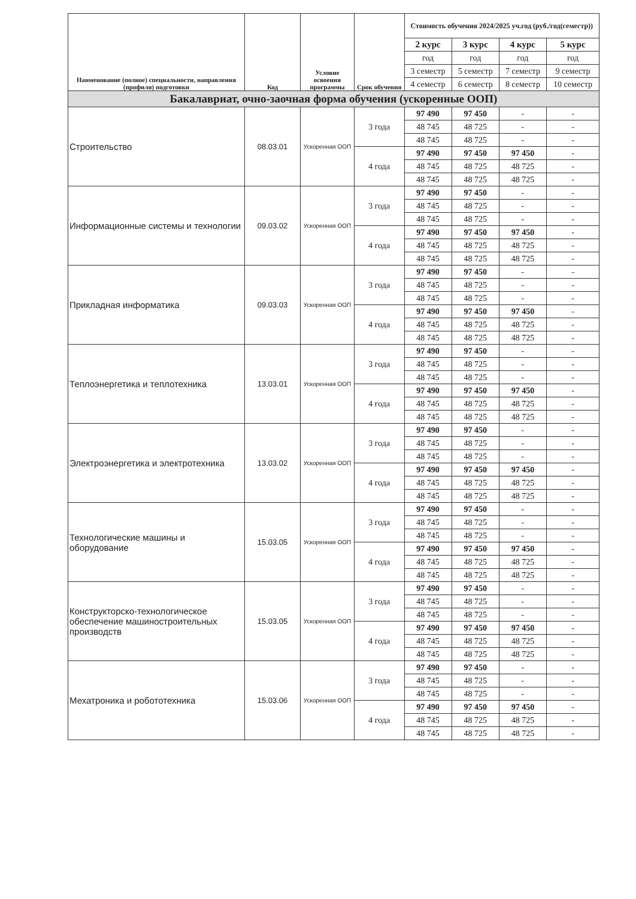| Наименование (полное) специальности, направления (профиля) подготовки | Код | Условие освоения программы | Срок обучения | Стоимость обучения 2024/2025 уч.год (руб./год(семестр)) | | | |
| --- | --- | --- | --- | --- | --- | --- | --- |
| | | | | 2 курс | 3 курс | 4 курс | 5 курс |
| | | | | год | год | год | год |
| | | | | 3 семестр | 5 семестр | 7 семестр | 9 семестр |
| | | | | 4 семестр | 6 семестр | 8 семестр | 10 семестр |
| Бакалавриат, очно-заочная форма обучения (ускоренные ООП) | | | | | | | |
| Строительство | 08.03.01 | Ускоренная ООП | 3 года | 97 490 | 97 450 | - | - |
| | | | | 48 745 | 48 725 | - | - |
| | | | | 48 745 | 48 725 | - | - |
| | | | 4 года | 97 490 | 97 450 | 97 450 | - |
| | | | | 48 745 | 48 725 | 48 725 | - |
| | | | | 48 745 | 48 725 | 48 725 | - |
| Информационные системы и технологии | 09.03.02 | Ускоренная ООП | 3 года | 97 490 | 97 450 | - | - |
| | | | | 48 745 | 48 725 | - | - |
| | | | | 48 745 | 48 725 | - | - |
| | | | 4 года | 97 490 | 97 450 | 97 450 | - |
| | | | | 48 745 | 48 725 | 48 725 | - |
| | | | | 48 745 | 48 725 | 48 725 | - |
| Прикладная информатика | 09.03.03 | Ускоренная ООП | 3 года | 97 490 | 97 450 | - | - |
| | | | | 48 745 | 48 725 | - | - |
| | | | | 48 745 | 48 725 | - | - |
| | | | 4 года | 97 490 | 97 450 | 97 450 | - |
| | | | | 48 745 | 48 725 | 48 725 | - |
| | | | | 48 745 | 48 725 | 48 725 | - |
| Теплоэнергетика и теплотехника | 13.03.01 | Ускоренная ООП | 3 года | 97 490 | 97 450 | - | - |
| | | | | 48 745 | 48 725 | - | - |
| | | | | 48 745 | 48 725 | - | - |
| | | | 4 года | 97 490 | 97 450 | 97 450 | - |
| | | | | 48 745 | 48 725 | 48 725 | - |
| | | | | 48 745 | 48 725 | 48 725 | - |
| Электроэнергетика и электротехника | 13.03.02 | Ускоренная ООП | 3 года | 97 490 | 97 450 | - | - |
| | | | | 48 745 | 48 725 | - | - |
| | | | | 48 745 | 48 725 | - | - |
| | | | 4 года | 97 490 | 97 450 | 97 450 | - |
| | | | | 48 745 | 48 725 | 48 725 | - |
| | | | | 48 745 | 48 725 | 48 725 | - |
| Технологические машины и оборудование | 15.03.05 | Ускоренная ООП | 3 года | 97 490 | 97 450 | - | - |
| | | | | 48 745 | 48 725 | - | - |
| | | | | 48 745 | 48 725 | - | - |
| | | | 4 года | 97 490 | 97 450 | 97 450 | - |
| | | | | 48 745 | 48 725 | 48 725 | - |
| | | | | 48 745 | 48 725 | 48 725 | - |
| Конструкторско-технологическое обеспечение машиностроительных производств | 15.03.05 | Ускоренная ООП | 3 года | 97 490 | 97 450 | - | - |
| | | | | 48 745 | 48 725 | - | - |
| | | | | 48 745 | 48 725 | - | - |
| | | | 4 года | 97 490 | 97 450 | 97 450 | - |
| | | | | 48 745 | 48 725 | 48 725 | - |
| | | | | 48 745 | 48 725 | 48 725 | - |
| Мехатроника и робототехника | 15.03.06 | Ускоренная ООП | 3 года | 97 490 | 97 450 | - | - |
| | | | | 48 745 | 48 725 | - | - |
| | | | | 48 745 | 48 725 | - | - |
| | | | 4 года | 97 490 | 97 450 | 97 450 | - |
| | | | | 48 745 | 48 725 | 48 725 | - |
| | | | | 48 745 | 48 725 | 48 725 | - |